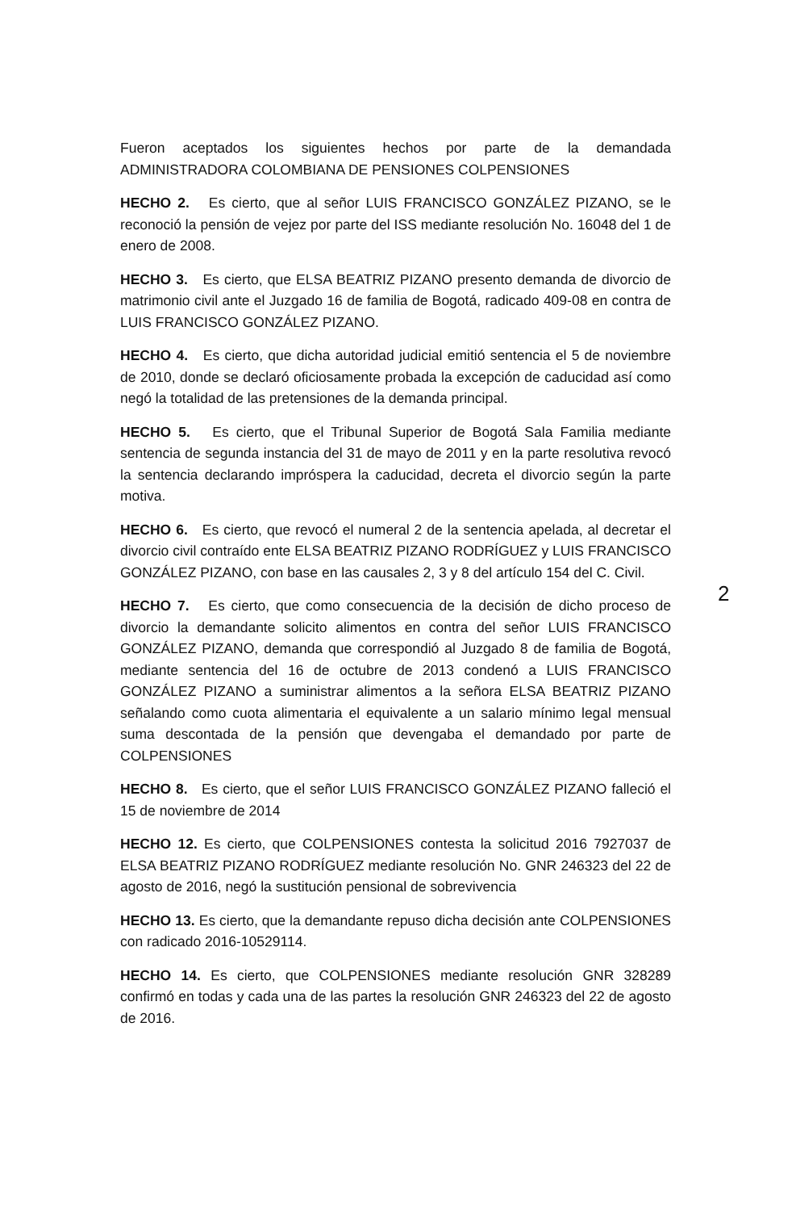Fueron aceptados los siguientes hechos por parte de la demandada ADMINISTRADORA COLOMBIANA DE PENSIONES COLPENSIONES
HECHO 2. Es cierto, que al señor LUIS FRANCISCO GONZÁLEZ PIZANO, se le reconoció la pensión de vejez por parte del ISS mediante resolución No. 16048 del 1 de enero de 2008.
HECHO 3. Es cierto, que ELSA BEATRIZ PIZANO presento demanda de divorcio de matrimonio civil ante el Juzgado 16 de familia de Bogotá, radicado 409-08 en contra de LUIS FRANCISCO GONZÁLEZ PIZANO.
HECHO 4. Es cierto, que dicha autoridad judicial emitió sentencia el 5 de noviembre de 2010, donde se declaró oficiosamente probada la excepción de caducidad así como negó la totalidad de las pretensiones de la demanda principal.
HECHO 5. Es cierto, que el Tribunal Superior de Bogotá Sala Familia mediante sentencia de segunda instancia del 31 de mayo de 2011 y en la parte resolutiva revocó la sentencia declarando impróspera la caducidad, decreta el divorcio según la parte motiva.
HECHO 6. Es cierto, que revocó el numeral 2 de la sentencia apelada, al decretar el divorcio civil contraído ente ELSA BEATRIZ PIZANO RODRÍGUEZ y LUIS FRANCISCO GONZÁLEZ PIZANO, con base en las causales 2, 3 y 8 del artículo 154 del C. Civil.
2
HECHO 7. Es cierto, que como consecuencia de la decisión de dicho proceso de divorcio la demandante solicito alimentos en contra del señor LUIS FRANCISCO GONZÁLEZ PIZANO, demanda que correspondió al Juzgado 8 de familia de Bogotá, mediante sentencia del 16 de octubre de 2013 condenó a LUIS FRANCISCO GONZÁLEZ PIZANO a suministrar alimentos a la señora ELSA BEATRIZ PIZANO señalando como cuota alimentaria el equivalente a un salario mínimo legal mensual suma descontada de la pensión que devengaba el demandado por parte de COLPENSIONES
HECHO 8. Es cierto, que el señor LUIS FRANCISCO GONZÁLEZ PIZANO falleció el 15 de noviembre de 2014
HECHO 12. Es cierto, que COLPENSIONES contesta la solicitud 2016 7927037 de ELSA BEATRIZ PIZANO RODRÍGUEZ mediante resolución No. GNR 246323 del 22 de agosto de 2016, negó la sustitución pensional de sobrevivencia
HECHO 13. Es cierto, que la demandante repuso dicha decisión ante COLPENSIONES con radicado 2016-10529114.
HECHO 14. Es cierto, que COLPENSIONES mediante resolución GNR 328289 confirmó en todas y cada una de las partes la resolución GNR 246323 del 22 de agosto de 2016.